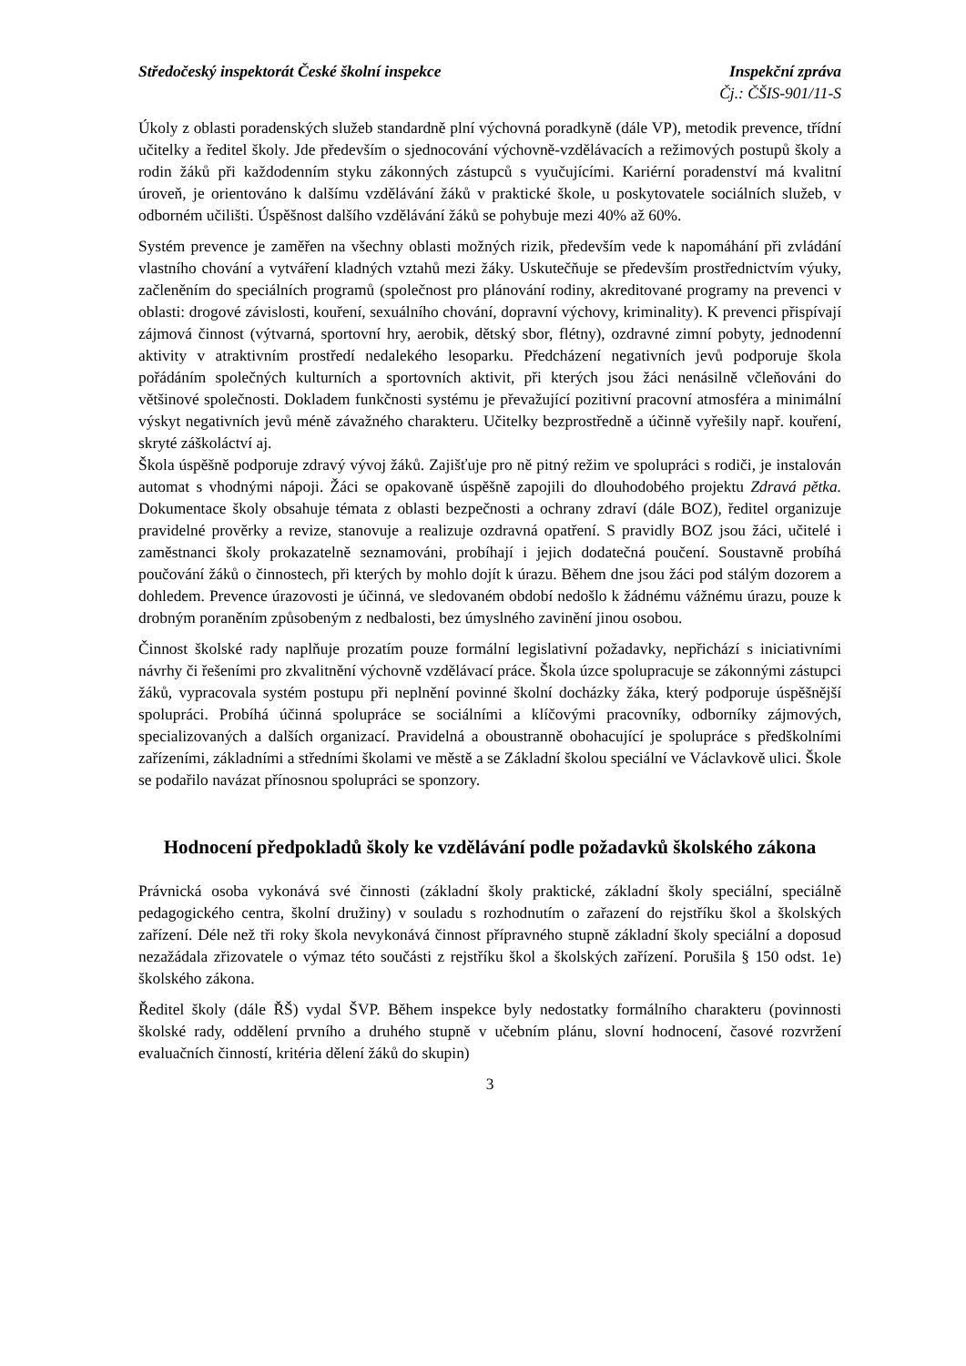Středočeský inspektorát České školní inspekce Inspekční zpráva
Čj.: ČŠIS-901/11-S
Úkoly z oblasti poradenských služeb standardně plní výchovná poradkyně (dále VP), metodik prevence, třídní učitelky a ředitel školy. Jde především o sjednocování výchovně-vzdělávacích a režimových postupů školy a rodin žáků při každodenním styku zákonných zástupců s vyučujícími. Kariérní poradenství má kvalitní úroveň, je orientováno k dalšímu vzdělávání žáků v praktické škole, u poskytovatele sociálních služeb, v odborném učilišti. Úspěšnost dalšího vzdělávání žáků se pohybuje mezi 40% až 60%.
Systém prevence je zaměřen na všechny oblasti možných rizik, především vede k napomáhání při zvládání vlastního chování a vytváření kladných vztahů mezi žáky. Uskutečňuje se především prostřednictvím výuky, začleněním do speciálních programů (společnost pro plánování rodiny, akreditované programy na prevenci v oblasti: drogové závislosti, kouření, sexuálního chování, dopravní výchovy, kriminality). K prevenci přispívají zájmová činnost (výtvarná, sportovní hry, aerobik, dětský sbor, flétny), ozdravné zimní pobyty, jednodenní aktivity v atraktivním prostředí nedalekého lesoparku. Předcházení negativních jevů podporuje škola pořádáním společných kulturních a sportovních aktivit, při kterých jsou žáci nenásilně včleňováni do většinové společnosti. Dokladem funkčnosti systému je převažující pozitivní pracovní atmosféra a minimální výskyt negativních jevů méně závažného charakteru. Učitelky bezprostředně a účinně vyřešily např. kouření, skryté záškoláctví aj.
Škola úspěšně podporuje zdravý vývoj žáků. Zajišťuje pro ně pitný režim ve spolupráci s rodiči, je instalován automat s vhodnými nápoji. Žáci se opakovaně úspěšně zapojili do dlouhodobého projektu Zdravá pětka. Dokumentace školy obsahuje témata z oblasti bezpečnosti a ochrany zdraví (dále BOZ), ředitel organizuje pravidelné prověrky a revize, stanovuje a realizuje ozdravná opatření. S pravidly BOZ jsou žáci, učitelé i zaměstnanci školy prokazatelně seznamováni, probíhají i jejich dodatečná poučení. Soustavně probíhá poučování žáků o činnostech, při kterých by mohlo dojít k úrazu. Během dne jsou žáci pod stálým dozorem a dohledem. Prevence úrazovosti je účinná, ve sledovaném období nedošlo k žádnému vážnému úrazu, pouze k drobným poraněním způsobeným z nedbalosti, bez úmyslného zavinění jinou osobou.
Činnost školské rady naplňuje prozatím pouze formální legislativní požadavky, nepřichází s iniciativními návrhy či řešeními pro zkvalitnění výchovně vzdělávací práce. Škola úzce spolupracuje se zákonnými zástupci žáků, vypracovala systém postupu při neplnění povinné školní docházky žáka, který podporuje úspěšnější spolupráci. Probíhá účinná spolupráce se sociálními a klíčovými pracovníky, odborníky zájmových, specializovaných a dalších organizací. Pravidelná a oboustranně obohacující je spolupráce s předškolními zařízeními, základními a středními školami ve městě a se Základní školou speciální ve Václavkově ulici. Škole se podařilo navázat přínosnou spolupráci se sponzory.
Hodnocení předpokladů školy ke vzdělávání podle požadavků školského zákona
Právnická osoba vykonává své činnosti (základní školy praktické, základní školy speciální, speciálně pedagogického centra, školní družiny) v souladu s rozhodnutím o zařazení do rejstříku škol a školských zařízení. Déle než tři roky škola nevykonává činnost přípravného stupně základní školy speciální a doposud nezažádala zřizovatele o výmaz této součásti z rejstříku škol a školských zařízení. Porušila § 150 odst. 1e) školského zákona.
Ředitel školy (dále ŘŠ) vydal ŠVP. Během inspekce byly nedostatky formálního charakteru (povinnosti školské rady, oddělení prvního a druhého stupně v učebním plánu, slovní hodnocení, časové rozvržení evaluačních činností, kritéria dělení žáků do skupin)
3